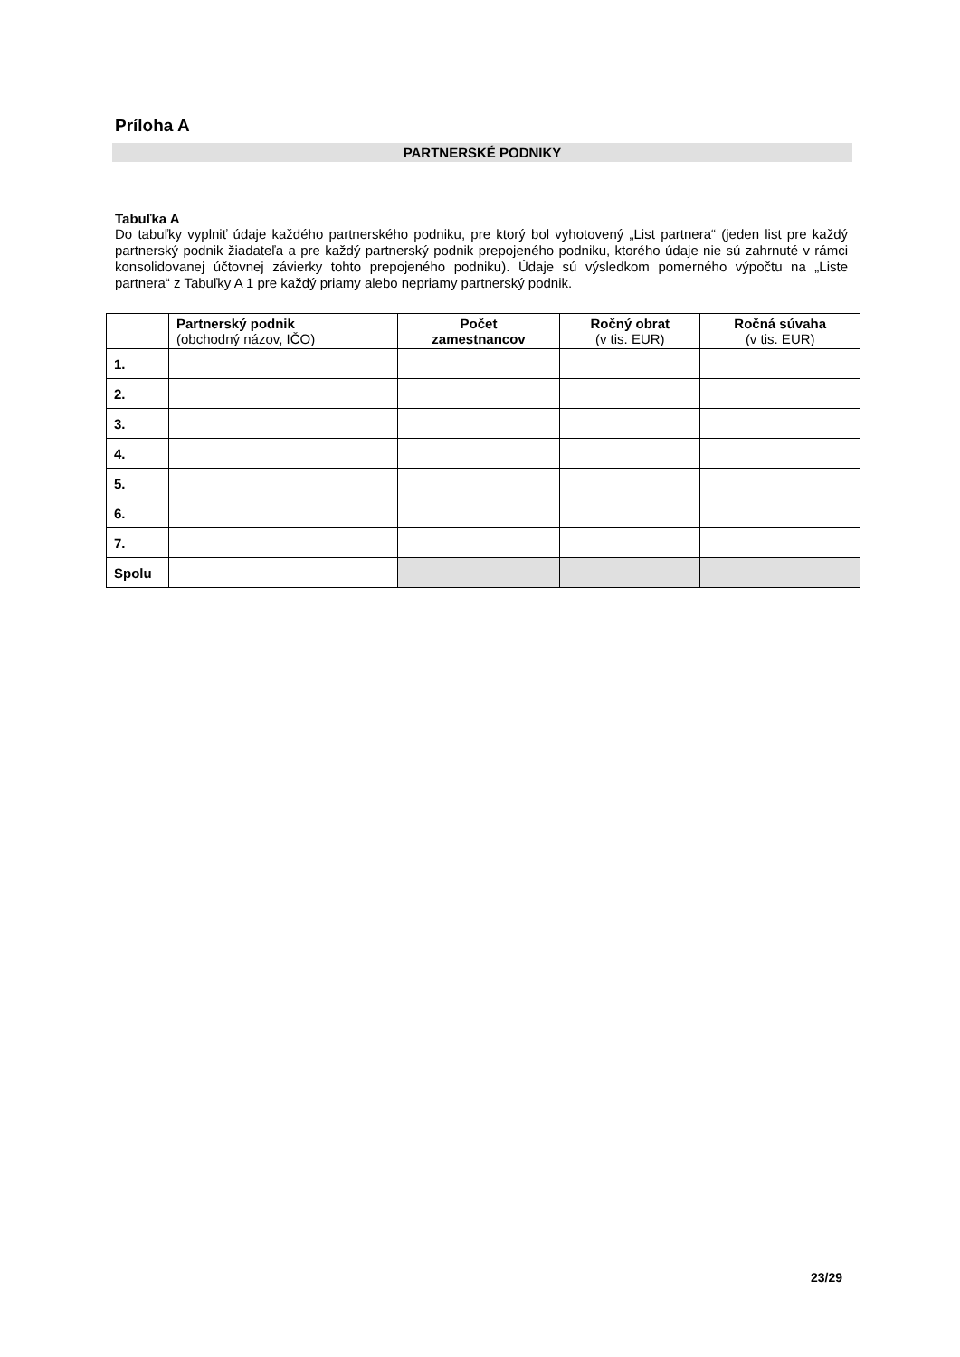Príloha A
PARTNERSKÉ PODNIKY
Tabuľka A
Do tabuľky vyplniť údaje každého partnerského podniku, pre ktorý bol vyhotovený „List partnera“ (jeden list pre každý partnerský podnik žiadateľa a pre každý partnerský podnik prepojeného podniku, ktorého údaje nie sú zahrnuté v rámci konsolidovanej účtovnej závierky tohto prepojeného podniku). Údaje sú výsledkom pomerného výpočtu na „Liste partnera“ z Tabuľky A 1 pre každý priamy alebo nepriamy partnerský podnik.
| | Partnerský podnik (obchodný názov, IČO) | Počet zamestnancov | Ročný obrat (v tis. EUR) | Ročná súvaha (v tis. EUR) |
| --- | --- | --- | --- | --- |
| 1. | | | | |
| 2. | | | | |
| 3. | | | | |
| 4. | | | | |
| 5. | | | | |
| 6. | | | | |
| 7. | | | | |
| Spolu | | | | |
23/29